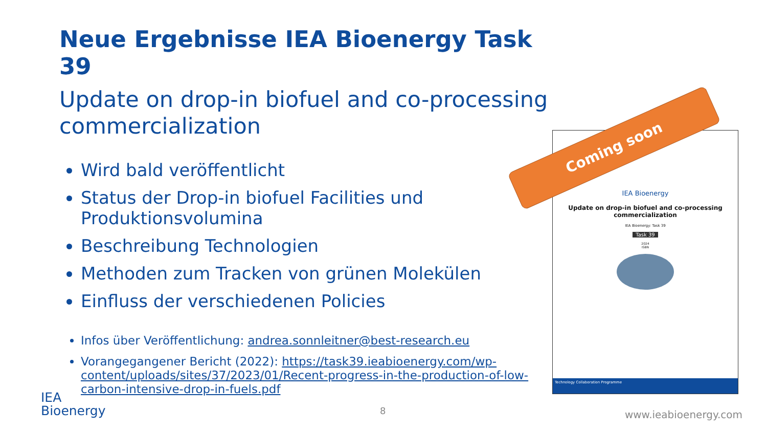Neue Ergebnisse IEA Bioenergy Task 39
Update on drop-in biofuel and co-processing commercialization
Wird bald veröffentlicht
Status der Drop-in biofuel Facilities und Produktionsvolumina
Beschreibung Technologien
Methoden zum Tracken von grünen Molekülen
Einfluss der verschiedenen Policies
Infos über Veröffentlichung: andrea.sonnleitner@best-research.eu
Vorangegangener Bericht (2022): https://task39.ieabioenergy.com/wp-content/uploads/sites/37/2023/01/Recent-progress-in-the-production-of-low-carbon-intensive-drop-in-fuels.pdf
IEA Bioenergy
Update on drop-in biofuel and co-processing commercialization
IEA Bioenergy: Task 39
Task 39
2024
ISBN
Technology Collaboration Programme
Coming soon
IEA
Bioenergy
8 www.ieabioenergy.com